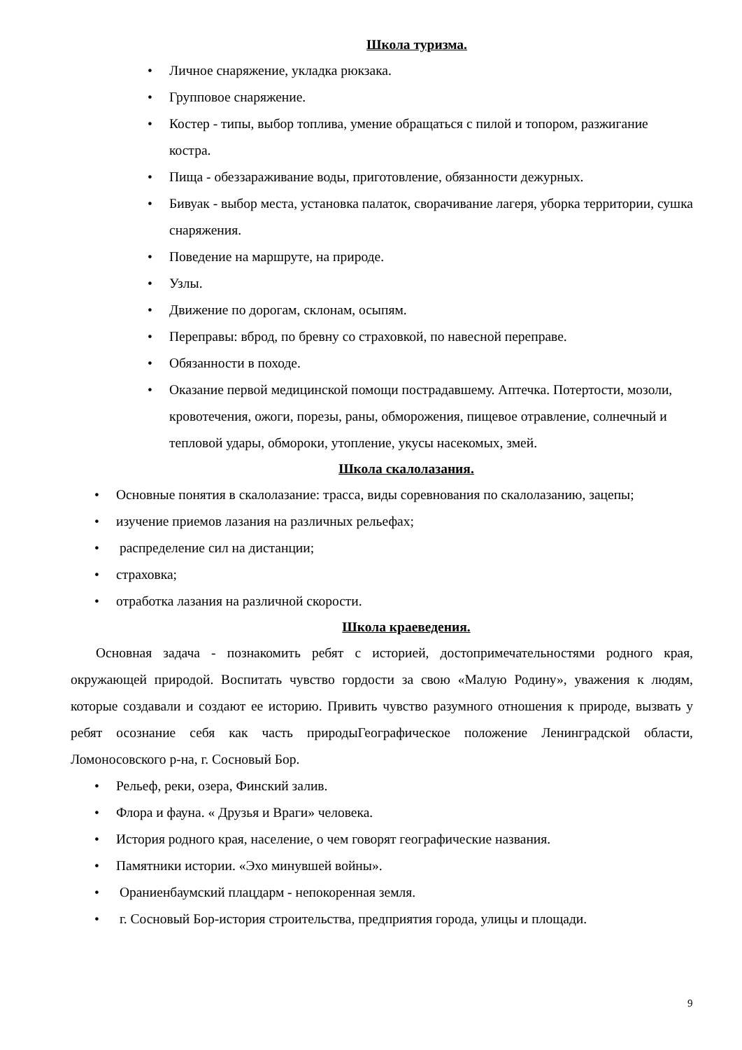Школа туризма.
Личное снаряжение, укладка рюкзака.
Групповое снаряжение.
Костер - типы, выбор топлива, умение обращаться с пилой и топором, разжигание костра.
Пища - обеззараживание воды, приготовление, обязанности дежурных.
Бивуак - выбор места, установка палаток, сворачивание лагеря, уборка территории, сушка снаряжения.
Поведение на маршруте, на природе.
Узлы.
Движение по дорогам, склонам, осыпям.
Переправы: вброд, по бревну со страховкой, по навесной переправе.
Обязанности в походе.
Оказание первой медицинской помощи пострадавшему. Аптечка. Потертости, мозоли, кровотечения, ожоги, порезы, раны, обморожения, пищевое отравление, солнечный и тепловой удары, обмороки, утопление, укусы насекомых, змей.
Школа скалолазания.
Основные понятия в скалолазание: трасса, виды соревнования по скалолазанию, зацепы;
изучение приемов лазания на различных рельефах;
распределение сил на дистанции;
страховка;
отработка лазания на различной скорости.
Школа краеведения.
Основная задача - познакомить ребят с историей, достопримечательностями родного края, окружающей природой. Воспитать чувство гордости за свою «Малую Родину», уважения к людям, которые создавали и создают ее историю. Привить чувство разумного отношения к природе, вызвать у ребят осознание себя как часть природыГеографическое положение Ленинградской области, Ломоносовского р-на, г. Сосновый Бор.
Рельеф, реки, озера, Финский залив.
Флора и фауна. « Друзья и Враги» человека.
История родного края, население, о чем говорят географические названия.
Памятники истории. «Эхо минувшей войны».
Ораниенбаумский плацдарм - непокоренная земля.
г. Сосновый Бор-история строительства, предприятия города, улицы и площади.
9